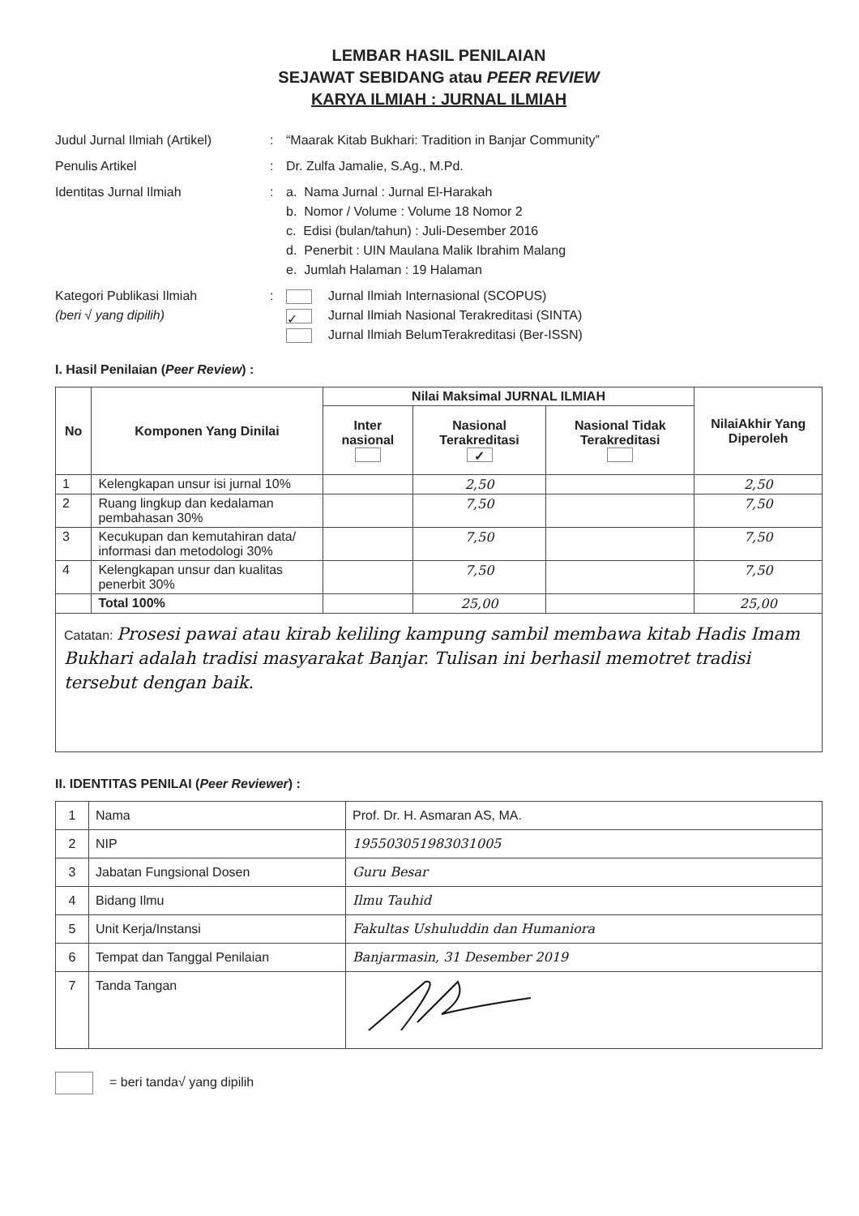LEMBAR HASIL PENILAIAN
SEJAWAT SEBIDANG atau PEER REVIEW
KARYA ILMIAH : JURNAL ILMIAH
Judul Jurnal Ilmiah (Artikel)
: “Maarak Kitab Bukhari: Tradition in Banjar Community”
Penulis Artikel : Dr. Zulfa Jamalie, S.Ag., M.Pd.
Identitas Jurnal Ilmiah : a. Nama Jurnal : Jurnal El-Harakah
b. Nomor / Volume : Volume 18 Nomor 2
c. Edisi (bulan/tahun) : Juli-Desember 2016
d. Penerbit : UIN Maulana Malik Ibrahim Malang
e. Jumlah Halaman : 19 Halaman
Kategori Publikasi Ilmiah
(beri √ yang dipilih)
: Jurnal Ilmiah Internasional (SCOPUS)
✓ Jurnal Ilmiah Nasional Terakreditasi (SINTA)
Jurnal Ilmiah BelumTerakreditasi (Ber-ISSN)
I. Hasil Penilaian (Peer Review) :
| No | Komponen Yang Dinilai | Nilai Maksimal JURNAL ILMIAH | | | NilaiAkhir Yang Diperoleh |
| --- | --- | --- | --- | --- | --- |
| | | Inter nasional | Nasional Terakreditasi ✓ | Nasional Tidak Terakreditasi | |
| 1 | Kelengkapan unsur isi jurnal 10% | | 2,50 | | 2,50 |
| 2 | Ruang lingkup dan kedalaman pembahasan 30% | | 7,50 | | 7,50 |
| 3 | Kecukupan dan kemutahiran data/ informasi dan metodologi 30% | | 7,50 | | 7,50 |
| 4 | Kelengkapan unsur dan kualitas penerbit 30% | | 7,50 | | 7,50 |
| | Total 100% | | 25,00 | | 25,00 |
| Catatan: Prosesi pawai atau kirab keliling kampung sambil membawa kitab Hadis Imam Bukhari adalah tradisi masyarakat Banjar. Tulisan ini berhasil memotret tradisi tersebut dengan baik. | | | | | |
II. IDENTITAS PENILAI (Peer Reviewer) :
| 1 | Nama | Prof. Dr. H. Asmaran AS, MA. |
| 2 | NIP | 195503051983031005 |
| 3 | Jabatan Fungsional Dosen | Guru Besar |
| 4 | Bidang Ilmu | Ilmu Tauhid |
| 5 | Unit Kerja/Instansi | Fakultas Ushuluddin dan Humaniora |
| 6 | Tempat dan Tanggal Penilaian | Banjarmasin, 31 Desember 2019 |
| 7 | Tanda Tangan | |
= beri tanda√ yang dipilih